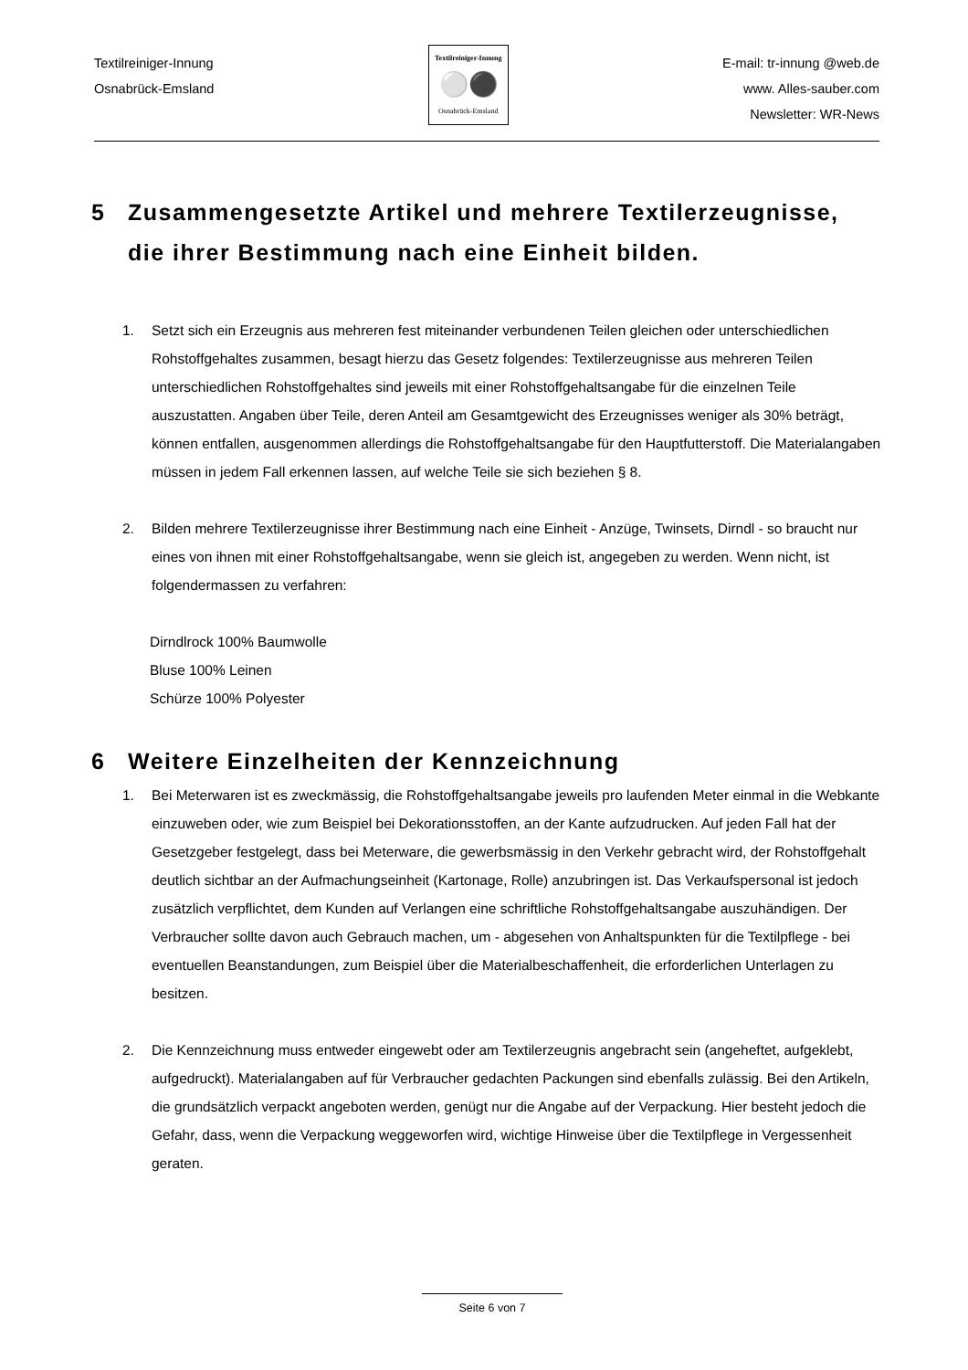Textilreiniger-Innung
Osnabrück-Emsland
Textilreiniger-Innung
⚪⚫
Osnabrück-Emsland
E-mail: tr-innung @web.de
www. Alles-sauber.com
Newsletter: WR-News
5 Zusammengesetzte Artikel und mehrere Textilerzeugnisse, die ihrer Bestimmung nach eine Einheit bilden.
1. Setzt sich ein Erzeugnis aus mehreren fest miteinander verbundenen Teilen gleichen oder unterschiedlichen Rohstoffgehaltes zusammen, besagt hierzu das Gesetz folgendes: Textilerzeugnisse aus mehreren Teilen unterschiedlichen Rohstoffgehaltes sind jeweils mit einer Rohstoffgehaltsangabe für die einzelnen Teile auszustatten. Angaben über Teile, deren Anteil am Gesamtgewicht des Erzeugnisses weniger als 30% beträgt, können entfallen, ausgenommen allerdings die Rohstoffgehaltsangabe für den Hauptfutterstoff. Die Materialangaben müssen in jedem Fall erkennen lassen, auf welche Teile sie sich beziehen § 8.
2. Bilden mehrere Textilerzeugnisse ihrer Bestimmung nach eine Einheit - Anzüge, Twinsets, Dirndl - so braucht nur eines von ihnen mit einer Rohstoffgehaltsangabe, wenn sie gleich ist, angegeben zu werden. Wenn nicht, ist folgendermassen zu verfahren:
Dirndlrock 100% Baumwolle
Bluse 100% Leinen
Schürze 100% Polyester
6 Weitere Einzelheiten der Kennzeichnung
1. Bei Meterwaren ist es zweckmässig, die Rohstoffgehaltsangabe jeweils pro laufenden Meter einmal in die Webkante einzuweben oder, wie zum Beispiel bei Dekorationsstoffen, an der Kante aufzudrucken. Auf jeden Fall hat der Gesetzgeber festgelegt, dass bei Meterware, die gewerbsmässig in den Verkehr gebracht wird, der Rohstoffgehalt deutlich sichtbar an der Aufmachungseinheit (Kartonage, Rolle) anzubringen ist. Das Verkaufspersonal ist jedoch zusätzlich verpflichtet, dem Kunden auf Verlangen eine schriftliche Rohstoffgehaltsangabe auszuhändigen. Der Verbraucher sollte davon auch Gebrauch machen, um - abgesehen von Anhaltspunkten für die Textilpflege - bei eventuellen Beanstandungen, zum Beispiel über die Materialbeschaffenheit, die erforderlichen Unterlagen zu besitzen.
2. Die Kennzeichnung muss entweder eingewebt oder am Textilerzeugnis angebracht sein (angeheftet, aufgeklebt, aufgedruckt). Materialangaben auf für Verbraucher gedachten Packungen sind ebenfalls zulässig. Bei den Artikeln, die grundsätzlich verpackt angeboten werden, genügt nur die Angabe auf der Verpackung. Hier besteht jedoch die Gefahr, dass, wenn die Verpackung weggeworfen wird, wichtige Hinweise über die Textilpflege in Vergessenheit geraten.
Seite 6 von 7